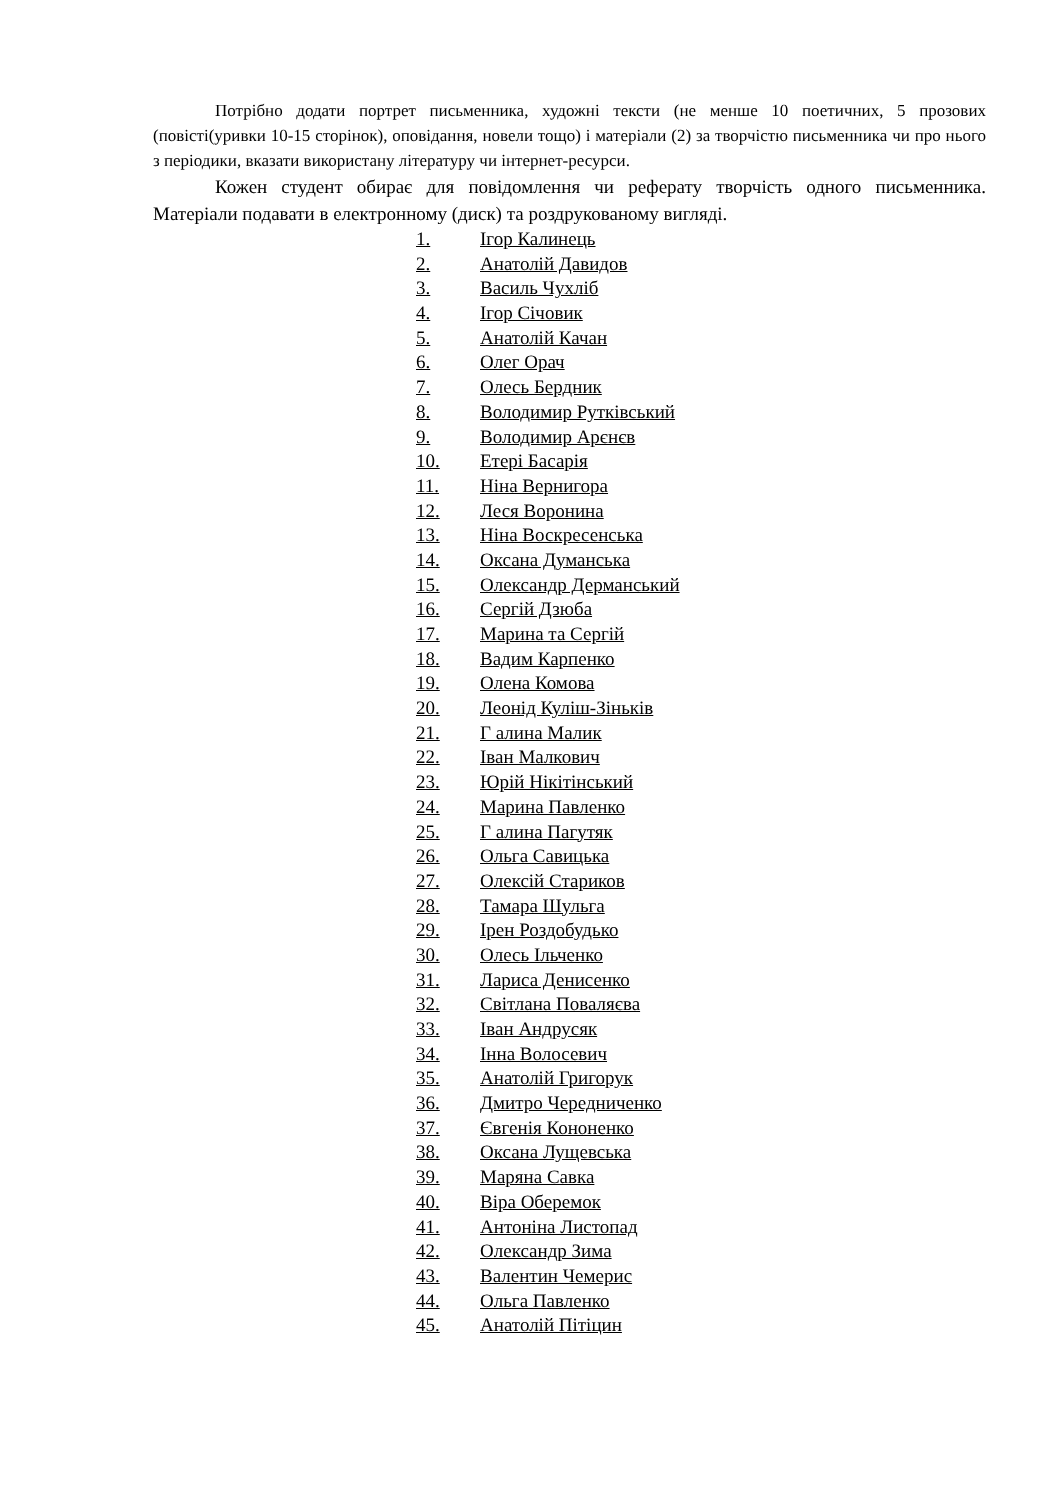Потрібно додати портрет письменника, художні тексти (не менше 10 поетичних, 5 прозових (повісті(уривки 10-15 сторінок), оповідання, новели тощо) і матеріали (2) за творчістю письменника чи про нього з періодики, вказати використану літературу чи інтернет-ресурси.
Кожен студент обирає для повідомлення чи реферату творчість одного письменника. Матеріали подавати в електронному (диск) та роздрукованому вигляді.
1. Ігор Калинець
2. Анатолій Давидов
3. Василь Чухліб
4. Ігор Січовик
5. Анатолій Качан
6. Олег Орач
7. Олесь Бердник
8. Володимир Рутківський
9. Володимир Арєнєв
10. Етері Басарія
11. Ніна Вернигора
12. Леся Воронина
13. Ніна Воскресенська
14. Оксана Думанська
15. Олександр Дерманський
16. Сергій Дзюба
17. Марина та Сергій
18. Вадим Карпенко
19. Олена Комова
20. Леонід Куліш-Зіньків
21. Г алина Малик
22. Іван Малкович
23. Юрій Нікітінський
24. Марина Павленко
25. Г алина Пагутяк
26. Ольга Савицька
27. Олексій Стариков
28. Тамара Шульга
29. Ірен Роздобудько
30. Олесь Ільченко
31. Лариса Денисенко
32. Світлана Поваляєва
33. Іван Андрусяк
34. Інна Волосевич
35. Анатолій Григорук
36. Дмитро Чередниченко
37. Євгенія Кононенко
38. Оксана Лущевська
39. Маряна Савка
40. Віра Оберемок
41. Антоніна Листопад
42. Олександр Зима
43. Валентин Чемерис
44. Ольга Павленко
45. Анатолій Пітіцин